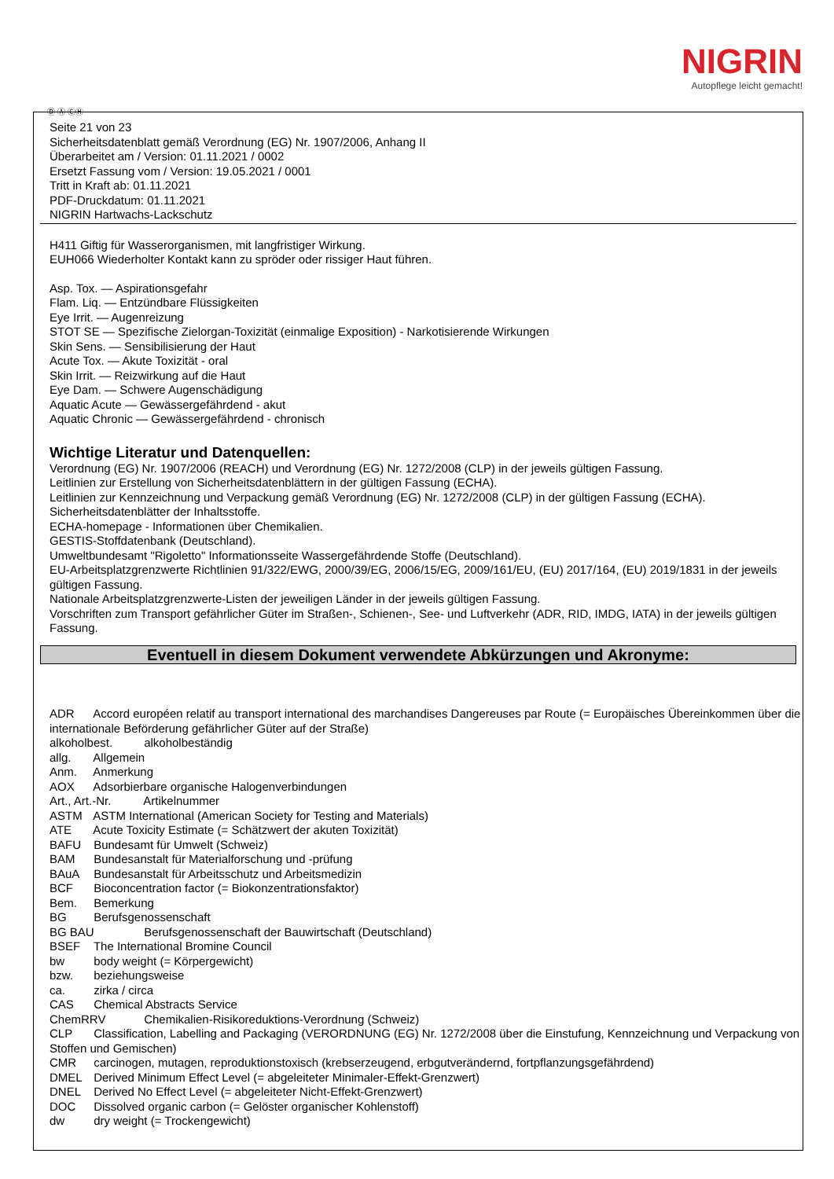NIGRIN
Autopflege leicht gemacht!
Ⓓ Ⓐ ⒸⒽ
Seite 21 von 23
Sicherheitsdatenblatt gemäß Verordnung (EG) Nr. 1907/2006, Anhang II
Überarbeitet am / Version: 01.11.2021 / 0002
Ersetzt Fassung vom / Version: 19.05.2021 / 0001
Tritt in Kraft ab: 01.11.2021
PDF-Druckdatum: 01.11.2021
NIGRIN Hartwachs-Lackschutz
H411 Giftig für Wasserorganismen, mit langfristiger Wirkung.
EUH066 Wiederholter Kontakt kann zu spröder oder rissiger Haut führen.
Asp. Tox. — Aspirationsgefahr
Flam. Liq. — Entzündbare Flüssigkeiten
Eye Irrit. — Augenreizung
STOT SE — Spezifische Zielorgan-Toxizität (einmalige Exposition) - Narkotisierende Wirkungen
Skin Sens. — Sensibilisierung der Haut
Acute Tox. — Akute Toxizität - oral
Skin Irrit. — Reizwirkung auf die Haut
Eye Dam. — Schwere Augenschädigung
Aquatic Acute — Gewässergefährdend - akut
Aquatic Chronic — Gewässergefährdend - chronisch
Wichtige Literatur und Datenquellen:
Verordnung (EG) Nr. 1907/2006 (REACH) und Verordnung (EG) Nr. 1272/2008 (CLP) in der jeweils gültigen Fassung.
Leitlinien zur Erstellung von Sicherheitsdatenblättern in der gültigen Fassung (ECHA).
Leitlinien zur Kennzeichnung und Verpackung gemäß Verordnung (EG) Nr. 1272/2008 (CLP) in der gültigen Fassung (ECHA).
Sicherheitsdatenblätter der Inhaltsstoffe.
ECHA-homepage - Informationen über Chemikalien.
GESTIS-Stoffdatenbank (Deutschland).
Umweltbundesamt "Rigoletto" Informationsseite Wassergefährdende Stoffe (Deutschland).
EU-Arbeitsplatzgrenzwerte Richtlinien 91/322/EWG, 2000/39/EG, 2006/15/EG, 2009/161/EU, (EU) 2017/164, (EU) 2019/1831 in der jeweils gültigen Fassung.
Nationale Arbeitsplatzgrenzwerte-Listen der jeweiligen Länder in der jeweils gültigen Fassung.
Vorschriften zum Transport gefährlicher Güter im Straßen-, Schienen-, See- und Luftverkehr (ADR, RID, IMDG, IATA) in der jeweils gültigen Fassung.
Eventuell in diesem Dokument verwendete Abkürzungen und Akronyme:
ADR Accord européen relatif au transport international des marchandises Dangereuses par Route (= Europäisches Übereinkommen über die internationale Beförderung gefährlicher Güter auf der Straße)
alkoholbest. alkoholbeständig
allg. Allgemein
Anm. Anmerkung
AOX Adsorbierbare organische Halogenverbindungen
Art., Art.-Nr. Artikelnummer
ASTM ASTM International (American Society for Testing and Materials)
ATE Acute Toxicity Estimate (= Schätzwert der akuten Toxizität)
BAFU Bundesamt für Umwelt (Schweiz)
BAM Bundesanstalt für Materialforschung und -prüfung
BAuA Bundesanstalt für Arbeitsschutz und Arbeitsmedizin
BCF Bioconcentration factor (= Biokonzentrationsfaktor)
Bem. Bemerkung
BG Berufsgenossenschaft
BG BAU Berufsgenossenschaft der Bauwirtschaft (Deutschland)
BSEF The International Bromine Council
bw body weight (= Körpergewicht)
bzw. beziehungsweise
ca. zirka / circa
CAS Chemical Abstracts Service
ChemRRV Chemikalien-Risikoreduktions-Verordnung (Schweiz)
CLP Classification, Labelling and Packaging (VERORDNUNG (EG) Nr. 1272/2008 über die Einstufung, Kennzeichnung und Verpackung von Stoffen und Gemischen)
CMR carcinogen, mutagen, reproduktionstoxisch (krebserzeugend, erbgutverändernd, fortpflanzungsgefährdend)
DMEL Derived Minimum Effect Level (= abgeleiteter Minimaler-Effekt-Grenzwert)
DNEL Derived No Effect Level (= abgeleiteter Nicht-Effekt-Grenzwert)
DOC Dissolved organic carbon (= Gelöster organischer Kohlenstoff)
dw dry weight (= Trockengewicht)